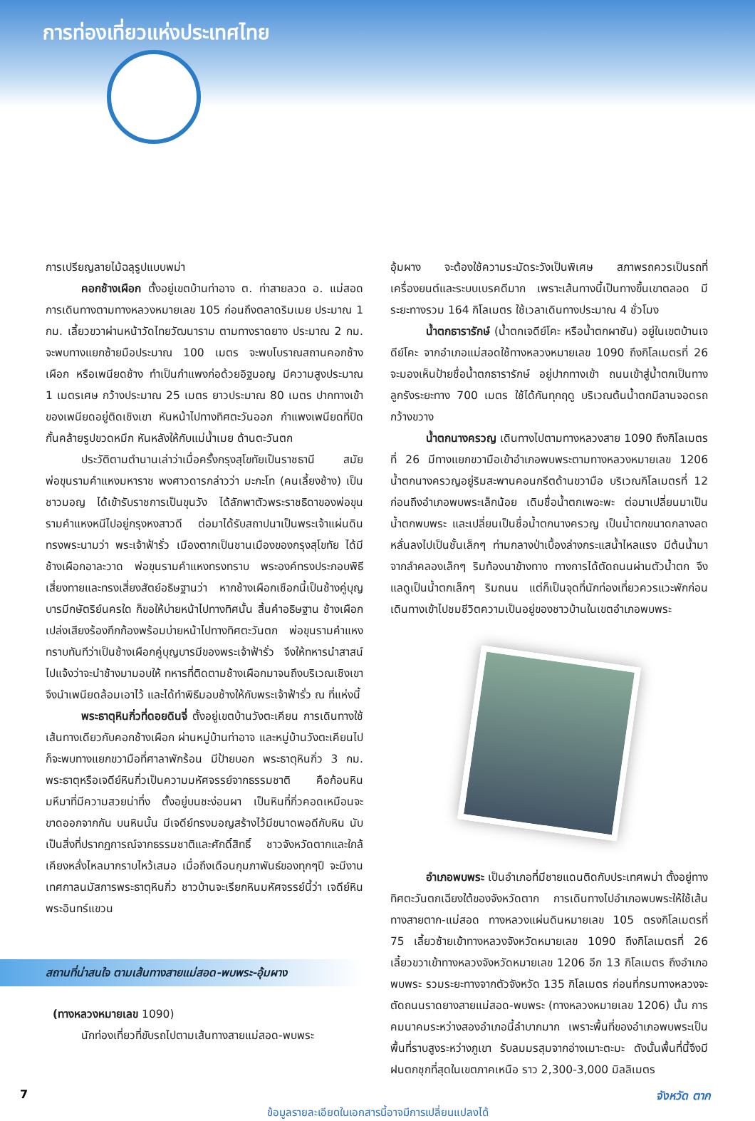การท่องเที่ยวแห่งประเทศไทย
การเปรียญลายไม้ฉลุรูปแบบพม่า
คอกช้างเผือก ตั้งอยู่เขตบ้านท่าอาจ ต. ท่าสายลวด อ. แม่สอด การเดินทางตามทางหลวงหมายเลข 105 ก่อนถึงตลาดริมเมย ประมาณ 1 กม. เลี้ยวขวาผ่านหน้าวัดไทยวัฒนาราม ตามทางราดยาง ประมาณ 2 กม. จะพบทางแยกซ้ายมือประมาณ 100 เมตร จะพบโบราณสถานคอกช้างเผือก หรือเพนียดช้าง ทำเป็นกำแพงก่อด้วยอิฐมอญ มีความสูงประมาณ 1 เมตรเศษ กว้างประมาณ 25 เมตร ยาวประมาณ 80 เมตร ปากทางเข้าของเพนียดอยู่ติดเชิงเขา หันหน้าไปทางทิศตะวันออก กำแพงเพนียดที่ปิดกั้นคล้ายรูปขวดหมึก หันหลังให้กับแม่น้ำเมย ด้านตะวันตก
ประวัติตามตำนานเล่าว่าเมื่อครั้งกรุงสุโขทัยเป็นราชธานี สมัยพ่อขุนรามคำแหงมหาราช พงศาวดารกล่าวว่า มะกะโท (คนเลี้ยงช้าง) เป็นชาวมอญ ได้เข้ารับราชการเป็นขุนวัง ได้ลักพาตัวพระราชธิดาของพ่อขุนรามคำแหงหนีไปอยู่กรุงหงสาวดี ต่อมาได้รับสถาปนาเป็นพระเจ้าแผ่นดินทรงพระนามว่า พระเจ้าฟ้ารั่ว เมืองตากเป็นชานเมืองของกรุงสุโขทัย ได้มีช้างเผือกอาละวาด พ่อขุนรามคำแหงทรงทราบ พระองค์ทรงประกอบพิธีเสี่ยงทายและทรงเสี่ยงสัตย์อธิษฐานว่า หากช้างเผือกเชือกนี้เป็นช้างคู่บุญบารมีกษัตริย์นครใด ก็ขอให้บ่ายหน้าไปทางทิศนั้น สิ้นคำอธิษฐาน ช้างเผือกเปล่งเสียงร้องกึกก้องพร้อมบ่ายหน้าไปทางทิศตะวันตก พ่อขุนรามคำแหงทราบทันทีว่าเป็นช้างเผือกคู่บุญบารมีของพระเจ้าฟ้ารั่ว จึงให้ทหารนำสาสน์ไปแจ้งว่าจะนำช้างมามอบให้ ทหารที่ติดตามช้างเผือกมาจนถึงบริเวณเชิงเขาจึงนำเพนียดล้อมเอาไว้ และได้ทำพิธีมอบช้างให้กับพระเจ้าฟ้ารั่ว ณ ที่แห่งนี้
พระธาตุหินกิ่วที่ดอยดินจี่ ตั้งอยู่เขตบ้านวังตะเคียน การเดินทางใช้เส้นทางเดียวกับคอกช้างเผือก ผ่านหมู่บ้านท่าอาจ และหมู่บ้านวังตะเคียนไปก็จะพบทางแยกขวามือที่ศาลาพักร้อน มีป้ายบอก พระธาตุหินกิ่ว 3 กม. พระธาตุหรือเจดีย์หินกิ่วเป็นความมหัศจรรย์จากธรรมชาติ คือก้อนหินมหึมาที่มีความสวยน่าทึ่ง ตั้งอยู่บนชะง่อนผา เป็นหินที่กิ่วคอดเหมือนจะขาดออกจากกัน บนหินนั้น มีเจดีย์ทรงมอญสร้างไว้มีขนาดพอดีกับหิน นับเป็นสิ่งที่ปรากฏการณ์จากธรรมชาติและศักดิ์สิทธิ์ ชาวจังหวัดตากและใกล้เคียงหลั่งไหลมากราบไหว้เสมอ เมื่อถึงเดือนกุมภาพันธ์ของทุกๆปี จะมีงานเทศกาลนมัสการพระธาตุหินกิ่ว ชาวบ้านจะเรียกหินมหัศจรรย์นี้ว่า เจดีย์หินพระอินทร์แขวน
สถานที่น่าสนใจ ตามเส้นทางสายแม่สอด-พบพระ-อุ้มผาง
(ทางหลวงหมายเลข 1090)
นักท่องเที่ยวที่ขับรถไปตามเส้นทางสายแม่สอด-พบพระ
อุ้มผาง จะต้องใช้ความระมัดระวังเป็นพิเศษ สภาพรถควรเป็นรถที่เครื่องยนต์และระบบเบรคดีมาก เพราะเส้นทางนี้เป็นทางขึ้นเขาตลอด มีระยะทางรวม 164 กิโลเมตร ใช้เวลาเดินทางประมาณ 4 ชั่วโมง
น้ำตกธารารักษ์ (น้ำตกเจดีย์โคะ หรือน้ำตกผาชัน) อยู่ในเขตบ้านเจดีย์โคะ จากอำเภอแม่สอดใช้ทางหลวงหมายเลข 1090 ถึงกิโลเมตรที่ 26 จะมองเห็นป้ายชื่อน้ำตกธารารักษ์ อยู่ปากทางเข้า ถนนเข้าสู่น้ำตกเป็นทางลูกรังระยะทาง 700 เมตร ใช้ได้กันทุกฤดู บริเวณต้นน้ำตกมีลานจอดรถกว้างขวาง
น้ำตกนางครวญ เดินทางไปตามทางหลวงสาย 1090 ถึงกิโลเมตรที่ 26 มีทางแยกขวามือเข้าอำเภอพบพระตามทางหลวงหมายเลข 1206 น้ำตกนางครวญอยู่ริมสะพานคอนกรีตด้านขวามือ บริเวณกิโลเมตรที่ 12 ก่อนถึงอำเภอพบพระเล็กน้อย เดิมชื่อน้ำตกเพอะพะ ต่อมาเปลี่ยนมาเป็นน้ำตกพบพระ และเปลี่ยนเป็นชื่อน้ำตกนางครวญ เป็นน้ำตกขนาดกลางลดหลั่นลงไปเป็นชั้นเล็กๆ ท่ามกลางป่าเบื้องล่างกระแสน้ำไหลแรง มีต้นน้ำมาจากลำคลองเล็กๆ ริมท้องนาข้างทาง ทางการได้ตัดถนนผ่านตัวน้ำตก จึงแลดูเป็นน้ำตกเล็กๆ ริมถนน แต่ก็เป็นจุดที่นักท่องเที่ยวควรแวะพักก่อนเดินทางเข้าไปชมชีวิตความเป็นอยู่ของชาวบ้านในเขตอำเภอพบพระ
อำเภอพบพระ เป็นอำเภอที่มีชายแดนติดกับประเทศพม่า ตั้งอยู่ทางทิศตะวันตกเฉียงใต้ของจังหวัดตาก การเดินทางไปอำเภอพบพระให้ใช้เส้นทางสายตาก-แม่สอด ทางหลวงแผ่นดินหมายเลข 105 ตรงกิโลเมตรที่ 75 เลี้ยวซ้ายเข้าทางหลวงจังหวัดหมายเลข 1090 ถึงกิโลเมตรที่ 26 เลี้ยวขวาเข้าทางหลวงจังหวัดหมายเลข 1206 อีก 13 กิโลเมตร ถึงอำเภอพบพระ รวมระยะทางจากตัวจังหวัด 135 กิโลเมตร ก่อนที่กรมทางหลวงจะตัดถนนราดยางสายแม่สอด-พบพระ (ทางหลวงหมายเลข 1206) นั้น การคมนาคมระหว่างสองอำเภอนี้ลำบากมาก เพราะพื้นที่ของอำเภอพบพระเป็นพื้นที่ราบสูงระหว่างภูเขา รับลมมรสุมจากอ่างเมาะตะมะ ดังนั้นพื้นที่นี้จึงมีฝนตกชุกที่สุดในเขตภาคเหนือ ราว 2,300-3,000 มิลลิเมตร
7 จังหวัด ตาก
ข้อมูลรายละเอียดในเอกสารนี้อาจมีการเปลี่ยนแปลงได้